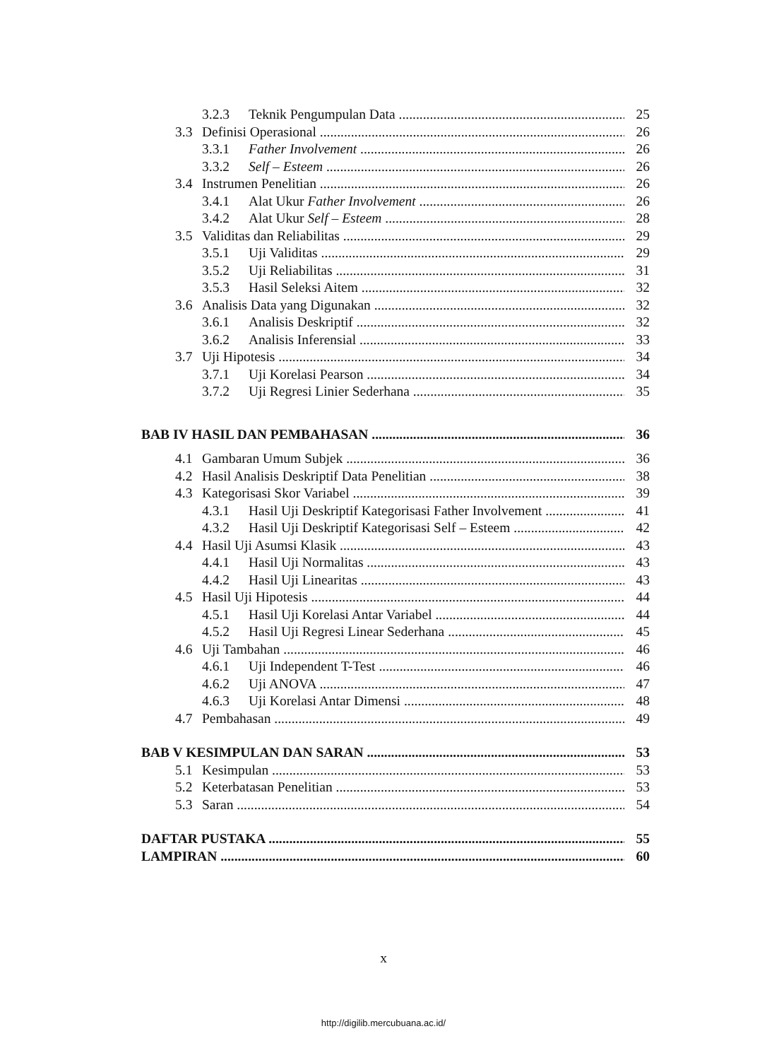3.2.3 Teknik Pengumpulan Data 25
3.3 Definisi Operasional 26
3.3.1 Father Involvement 26
3.3.2 Self – Esteem 26
3.4 Instrumen Penelitian 26
3.4.1 Alat Ukur Father Involvement 26
3.4.2 Alat Ukur Self – Esteem 28
3.5 Validitas dan Reliabilitas 29
3.5.1 Uji Validitas 29
3.5.2 Uji Reliabilitas 31
3.5.3 Hasil Seleksi Aitem 32
3.6 Analisis Data yang Digunakan 32
3.6.1 Analisis Deskriptif 32
3.6.2 Analisis Inferensial 33
3.7 Uji Hipotesis 34
3.7.1 Uji Korelasi Pearson 34
3.7.2 Uji Regresi Linier Sederhana 35
BAB IV HASIL DAN PEMBAHASAN 36
4.1 Gambaran Umum Subjek 36
4.2 Hasil Analisis Deskriptif Data Penelitian 38
4.3 Kategorisasi Skor Variabel 39
4.3.1 Hasil Uji Deskriptif Kategorisasi Father Involvement 41
4.3.2 Hasil Uji Deskriptif Kategorisasi Self – Esteem 42
4.4 Hasil Uji Asumsi Klasik 43
4.4.1 Hasil Uji Normalitas 43
4.4.2 Hasil Uji Linearitas 43
4.5 Hasil Uji Hipotesis 44
4.5.1 Hasil Uji Korelasi Antar Variabel 44
4.5.2 Hasil Uji Regresi Linear Sederhana 45
4.6 Uji Tambahan 46
4.6.1 Uji Independent T-Test 46
4.6.2 Uji ANOVA 47
4.6.3 Uji Korelasi Antar Dimensi 48
4.7 Pembahasan 49
BAB V KESIMPULAN DAN SARAN 53
5.1 Kesimpulan 53
5.2 Keterbatasan Penelitian 53
5.3 Saran 54
DAFTAR PUSTAKA 55
LAMPIRAN 60
x
http://digilib.mercubuana.ac.id/